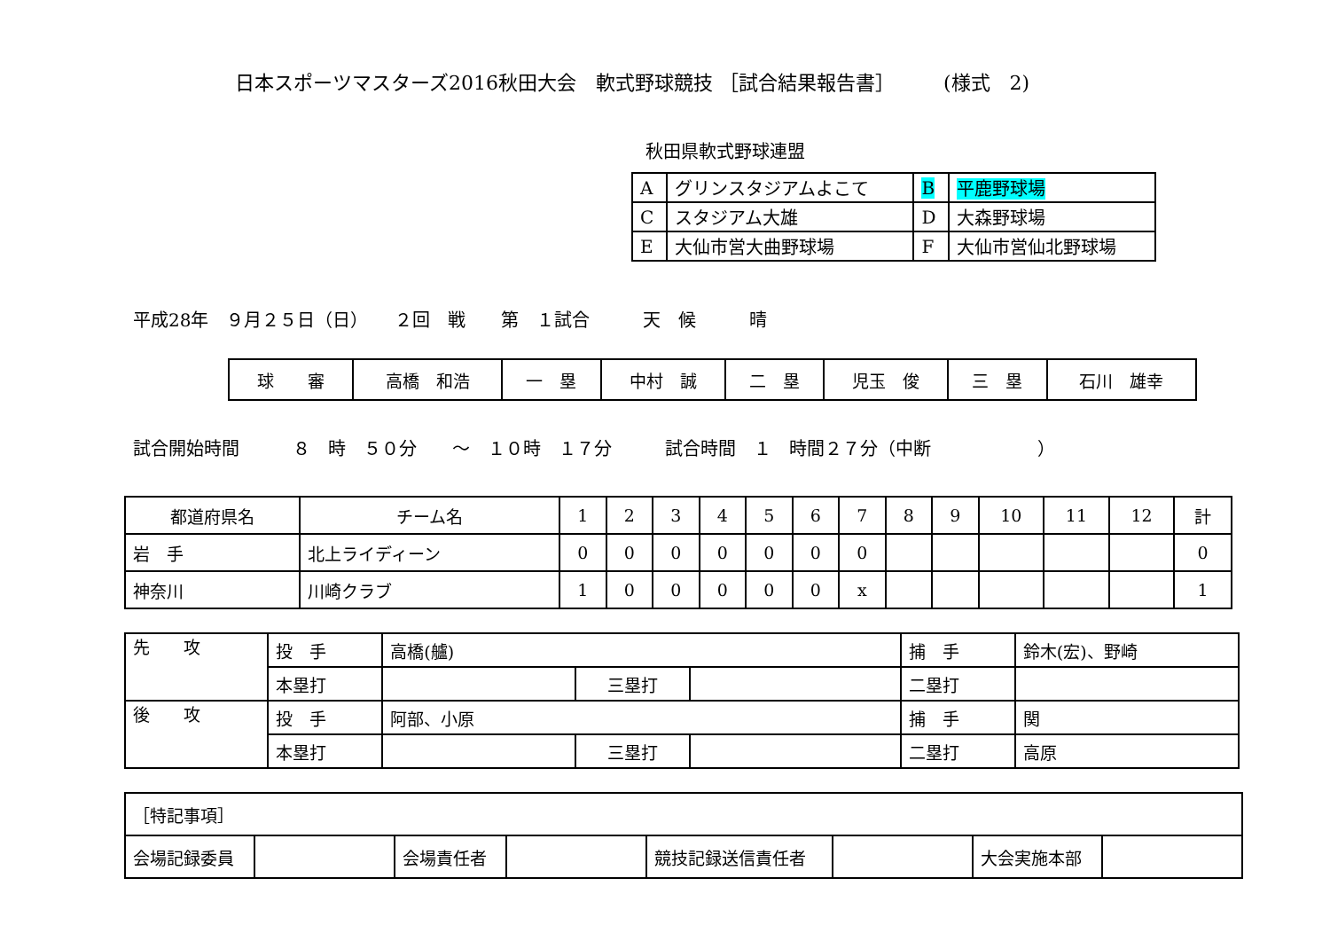日本スポーツマスターズ2016秋田大会　軟式野球競技 ［試合結果報告書］　　　(様式　2)
秋田県軟式野球連盟
| A | グリンスタジアムよこて | B | 平鹿野球場 |
| C | スタジアム大雄 | D | 大森野球場 |
| E | 大仙市営大曲野球場 | F | 大仙市営仙北野球場 |
平成28年　９月２５日（日）　　２回　戦　　第　１試合　　　天　候　　　晴
| 球 審 | 高橋 和浩 | 一 塁 | 中村 誠 | 二 塁 | 児玉 俊 | 三 塁 | 石川 雄幸 |
試合開始時間　　　８　時　５０分　　～　１０時　１７分　　　試合時間　１　時間２７分（中断　　　　　　）
| 都道府県名 | チーム名 | 1 | 2 | 3 | 4 | 5 | 6 | 7 | 8 | 9 | 10 | 11 | 12 | 計 |
| 岩 手 | 北上ライディーン | 0 | 0 | 0 | 0 | 0 | 0 | 0 | | | | | | 0 |
| 神奈川 | 川崎クラブ | 1 | 0 | 0 | 0 | 0 | 0 | x | | | | | | 1 |
| 先 攻 | 投 手 | 高橋(艫) | | | 捕 手 | 鈴木(宏)、野崎 |
| | 本塁打 | | 三塁打 | | 二塁打 | |
| 後 攻 | 投 手 | 阿部、小原 | | | 捕 手 | 関 |
| | 本塁打 | | 三塁打 | | 二塁打 | 高原 |
| ［特記事項］ | | | | | | | |
| 会場記録委員 | | 会場責任者 | | 競技記録送信責任者 | | 大会実施本部 | |